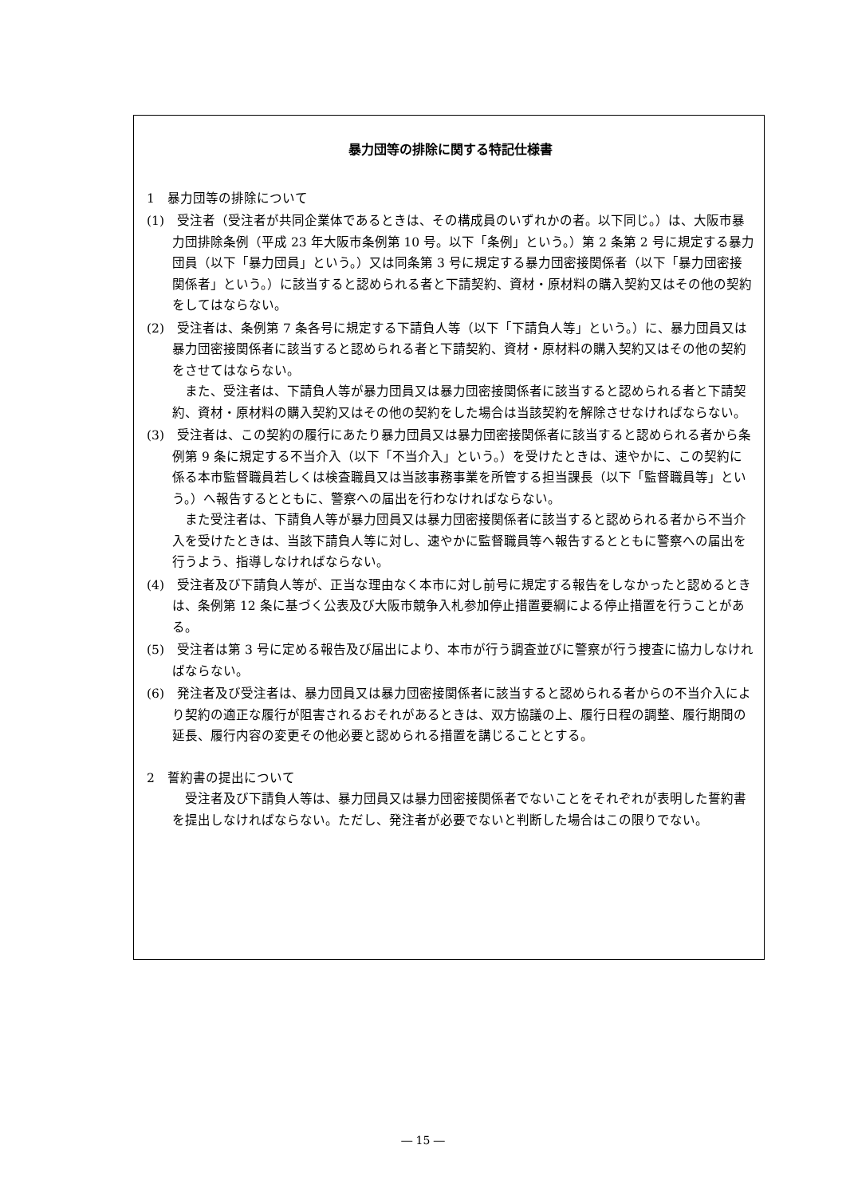暴力団等の排除に関する特記仕様書
1　暴力団等の排除について
(1)　受注者（受注者が共同企業体であるときは、その構成員のいずれかの者。以下同じ。）は、大阪市暴力団排除条例（平成 23 年大阪市条例第 10 号。以下「条例」という。）第 2 条第 2 号に規定する暴力団員（以下「暴力団員」という。）又は同条第 3 号に規定する暴力団密接関係者（以下「暴力団密接関係者」という。）に該当すると認められる者と下請契約、資材・原材料の購入契約又はその他の契約をしてはならない。
(2)　受注者は、条例第 7 条各号に規定する下請負人等（以下「下請負人等」という。）に、暴力団員又は暴力団密接関係者に該当すると認められる者と下請契約、資材・原材料の購入契約又はその他の契約をさせてはならない。
また、受注者は、下請負人等が暴力団員又は暴力団密接関係者に該当すると認められる者と下請契約、資材・原材料の購入契約又はその他の契約をした場合は当該契約を解除させなければならない。
(3)　受注者は、この契約の履行にあたり暴力団員又は暴力団密接関係者に該当すると認められる者から条例第 9 条に規定する不当介入（以下「不当介入」という。）を受けたときは、速やかに、この契約に係る本市監督職員若しくは検査職員又は当該事務事業を所管する担当課長（以下「監督職員等」という。）へ報告するとともに、警察への届出を行わなければならない。
また受注者は、下請負人等が暴力団員又は暴力団密接関係者に該当すると認められる者から不当介入を受けたときは、当該下請負人等に対し、速やかに監督職員等へ報告するとともに警察への届出を行うよう、指導しなければならない。
(4)　受注者及び下請負人等が、正当な理由なく本市に対し前号に規定する報告をしなかったと認めるときは、条例第 12 条に基づく公表及び大阪市競争入札参加停止措置要綱による停止措置を行うことがある。
(5)　受注者は第 3 号に定める報告及び届出により、本市が行う調査並びに警察が行う捜査に協力しなければならない。
(6)　発注者及び受注者は、暴力団員又は暴力団密接関係者に該当すると認められる者からの不当介入により契約の適正な履行が阻害されるおそれがあるときは、双方協議の上、履行日程の調整、履行期間の延長、履行内容の変更その他必要と認められる措置を講じることとする。
2　誓約書の提出について
受注者及び下請負人等は、暴力団員又は暴力団密接関係者でないことをそれぞれが表明した誓約書を提出しなければならない。ただし、発注者が必要でないと判断した場合はこの限りでない。
― 15 ―